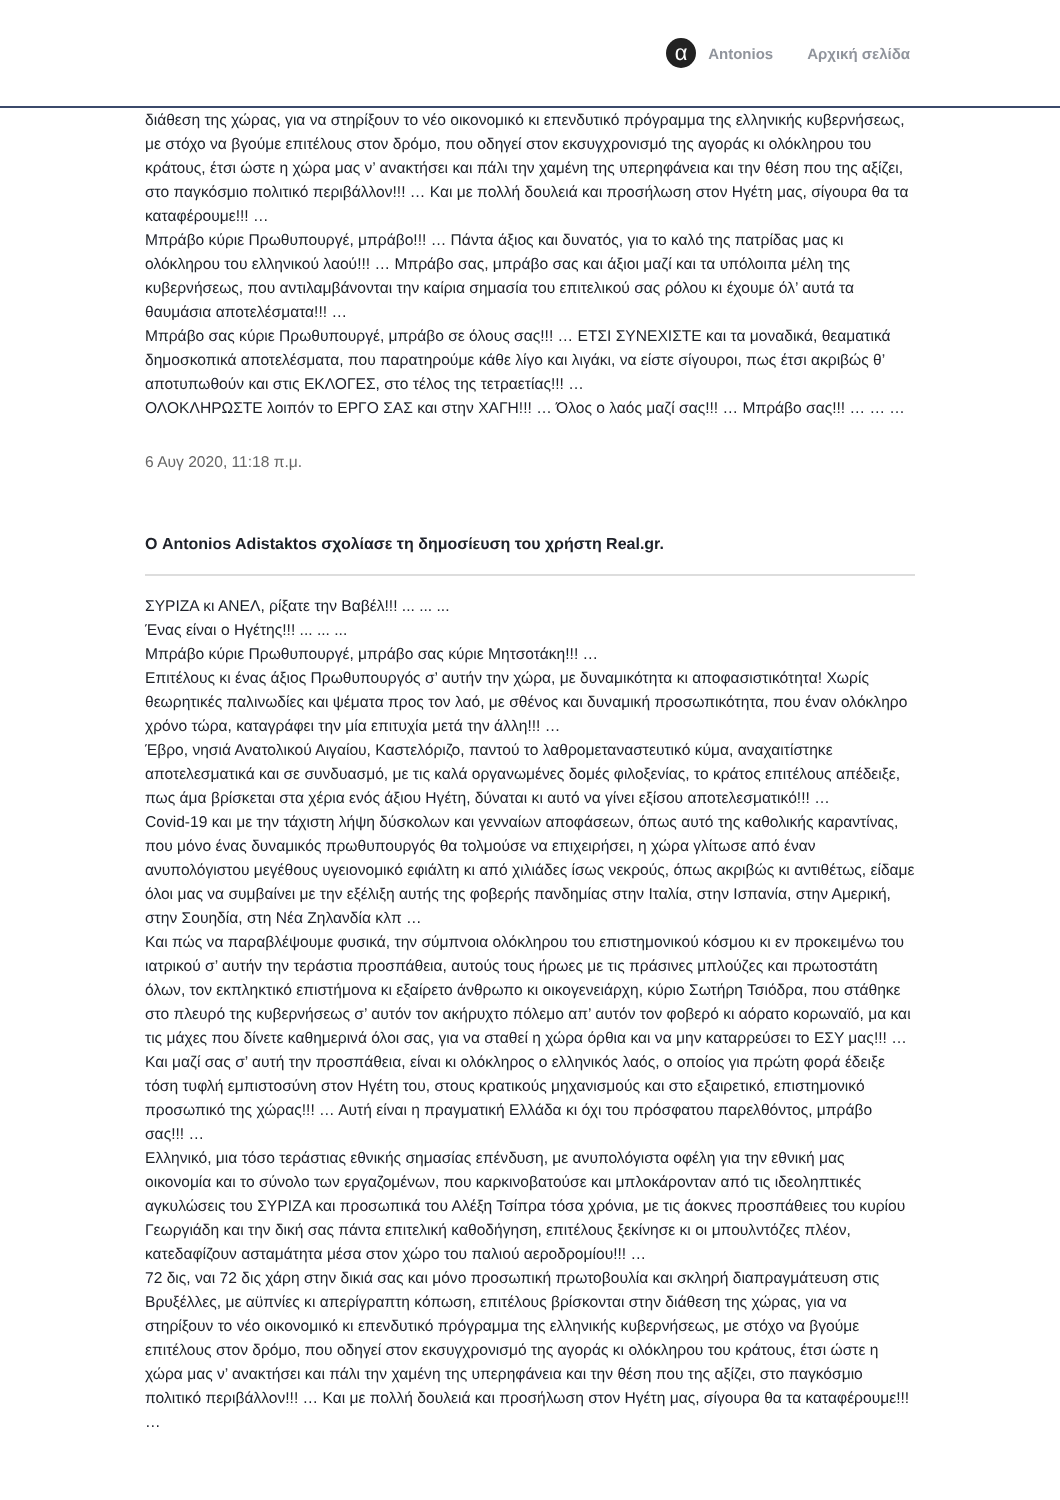α
Antonios Αρχική σελίδα
διάθεση της χώρας, για να στηρίξουν το νέο οικονομικό κι επενδυτικό πρόγραμμα της ελληνικής κυβερνήσεως, με στόχο να βγούμε επιτέλους στον δρόμο, που οδηγεί στον εκσυγχρονισμό της αγοράς κι ολόκληρου του κράτους, έτσι ώστε η χώρα μας ν’ ανακτήσει και πάλι την χαμένη της υπερηφάνεια και την θέση που της αξίζει, στο παγκόσμιο πολιτικό περιβάλλον!!! … Και με πολλή δουλειά και προσήλωση στον Ηγέτη μας, σίγουρα θα τα καταφέρουμε!!! …
Μπράβο κύριε Πρωθυπουργέ, μπράβο!!! … Πάντα άξιος και δυνατός, για το καλό της πατρίδας μας κι ολόκληρου του ελληνικού λαού!!! … Μπράβο σας, μπράβο σας και άξιοι μαζί και τα υπόλοιπα μέλη της κυβερνήσεως, που αντιλαμβάνονται την καίρια σημασία του επιτελικού σας ρόλου κι έχουμε όλ’ αυτά τα θαυμάσια αποτελέσματα!!! …
Μπράβο σας κύριε Πρωθυπουργέ, μπράβο σε όλους σας!!! … ΕΤΣΙ ΣΥΝΕΧΙΣΤΕ και τα μοναδικά, θεαματικά δημοσκοπικά αποτελέσματα, που παρατηρούμε κάθε λίγο και λιγάκι, να είστε σίγουροι, πως έτσι ακριβώς θ’ αποτυπωθούν και στις ΕΚΛΟΓΕΣ, στο τέλος της τετραετίας!!! …
ΟΛΟΚΛΗΡΩΣΤΕ λοιπόν το ΕΡΓΟ ΣΑΣ και στην ΧΑΓΗ!!! … Όλος ο λαός μαζί σας!!! … Μπράβο σας!!! … … …
6 Αυγ 2020, 11:18 π.μ.
Ο Antonios Adistaktos σχολίασε τη δημοσίευση του χρήστη Real.gr.
ΣΥΡΙΖΑ κι ΑΝΕΛ, ρίξατε την Βαβέλ!!! ... ... ...
Ένας είναι ο Ηγέτης!!! ... ... ...
Μπράβο κύριε Πρωθυπουργέ, μπράβο σας κύριε Μητσοτάκη!!! …
Επιτέλους κι ένας άξιος Πρωθυπουργός σ’ αυτήν την χώρα, με δυναμικότητα κι αποφασιστικότητα! Χωρίς θεωρητικές παλινωδίες και ψέματα προς τον λαό, με σθένος και δυναμική προσωπικότητα, που έναν ολόκληρο χρόνο τώρα, καταγράφει την μία επιτυχία μετά την άλλη!!! …
Έβρο, νησιά Ανατολικού Αιγαίου, Καστελόριζο, παντού το λαθρομεταναστευτικό κύμα, αναχαιτίστηκε αποτελεσματικά και σε συνδυασμό, με τις καλά οργανωμένες δομές φιλοξενίας, το κράτος επιτέλους απέδειξε, πως άμα βρίσκεται στα χέρια ενός άξιου Ηγέτη, δύναται κι αυτό να γίνει εξίσου αποτελεσματικό!!! …
Covid-19 και με την τάχιστη λήψη δύσκολων και γενναίων αποφάσεων, όπως αυτό της καθολικής καραντίνας, που μόνο ένας δυναμικός πρωθυπουργός θα τολμούσε να επιχειρήσει, η χώρα γλίτωσε από έναν ανυπολόγιστου μεγέθους υγειονομικό εφιάλτη κι από χιλιάδες ίσως νεκρούς, όπως ακριβώς κι αντιθέτως, είδαμε όλοι μας να συμβαίνει με την εξέλιξη αυτής της φοβερής πανδημίας στην Ιταλία, στην Ισπανία, στην Αμερική, στην Σουηδία, στη Νέα Ζηλανδία κλπ …
Και πώς να παραβλέψουμε φυσικά, την σύμπνοια ολόκληρου του επιστημονικού κόσμου κι εν προκειμένω του ιατρικού σ’ αυτήν την τεράστια προσπάθεια, αυτούς τους ήρωες με τις πράσινες μπλούζες και πρωτοστάτη όλων, τον εκπληκτικό επιστήμονα κι εξαίρετο άνθρωπο κι οικογενειάρχη, κύριο Σωτήρη Τσιόδρα, που στάθηκε στο πλευρό της κυβερνήσεως σ’ αυτόν τον ακήρυχτο πόλεμο απ’ αυτόν τον φοβερό κι αόρατο κορωναϊό, μα και τις μάχες που δίνετε καθημερινά όλοι σας, για να σταθεί η χώρα όρθια και να μην καταρρεύσει το ΕΣΥ μας!!! …
Και μαζί σας σ’ αυτή την προσπάθεια, είναι κι ολόκληρος ο ελληνικός λαός, ο οποίος για πρώτη φορά έδειξε τόση τυφλή εμπιστοσύνη στον Ηγέτη του, στους κρατικούς μηχανισμούς και στο εξαιρετικό, επιστημονικό προσωπικό της χώρας!!! … Αυτή είναι η πραγματική Ελλάδα κι όχι του πρόσφατου παρελθόντος, μπράβο σας!!! …
Ελληνικό, μια τόσο τεράστιας εθνικής σημασίας επένδυση, με ανυπολόγιστα οφέλη για την εθνική μας οικονομία και το σύνολο των εργαζομένων, που καρκινοβατούσε και μπλοκάρονταν από τις ιδεοληπτικές αγκυλώσεις του ΣΥΡΙΖΑ και προσωπικά του Αλέξη Τσίπρα τόσα χρόνια, με τις άοκνες προσπάθειες του κυρίου Γεωργιάδη και την δική σας πάντα επιτελική καθοδήγηση, επιτέλους ξεκίνησε κι οι μπουλντόζες πλέον, κατεδαφίζουν ασταμάτητα μέσα στον χώρο του παλιού αεροδρομίου!!! …
72 δις, ναι 72 δις χάρη στην δικιά σας και μόνο προσωπική πρωτοβουλία και σκληρή διαπραγμάτευση στις Βρυξέλλες, με αϋπνίες κι απερίγραπτη κόπωση, επιτέλους βρίσκονται στην διάθεση της χώρας, για να στηρίξουν το νέο οικονομικό κι επενδυτικό πρόγραμμα της ελληνικής κυβερνήσεως, με στόχο να βγούμε επιτέλους στον δρόμο, που οδηγεί στον εκσυγχρονισμό της αγοράς κι ολόκληρου του κράτους, έτσι ώστε η χώρα μας ν’ ανακτήσει και πάλι την χαμένη της υπερηφάνεια και την θέση που της αξίζει, στο παγκόσμιο πολιτικό περιβάλλον!!! … Και με πολλή δουλειά και προσήλωση στον Ηγέτη μας, σίγουρα θα τα καταφέρουμε!!! …